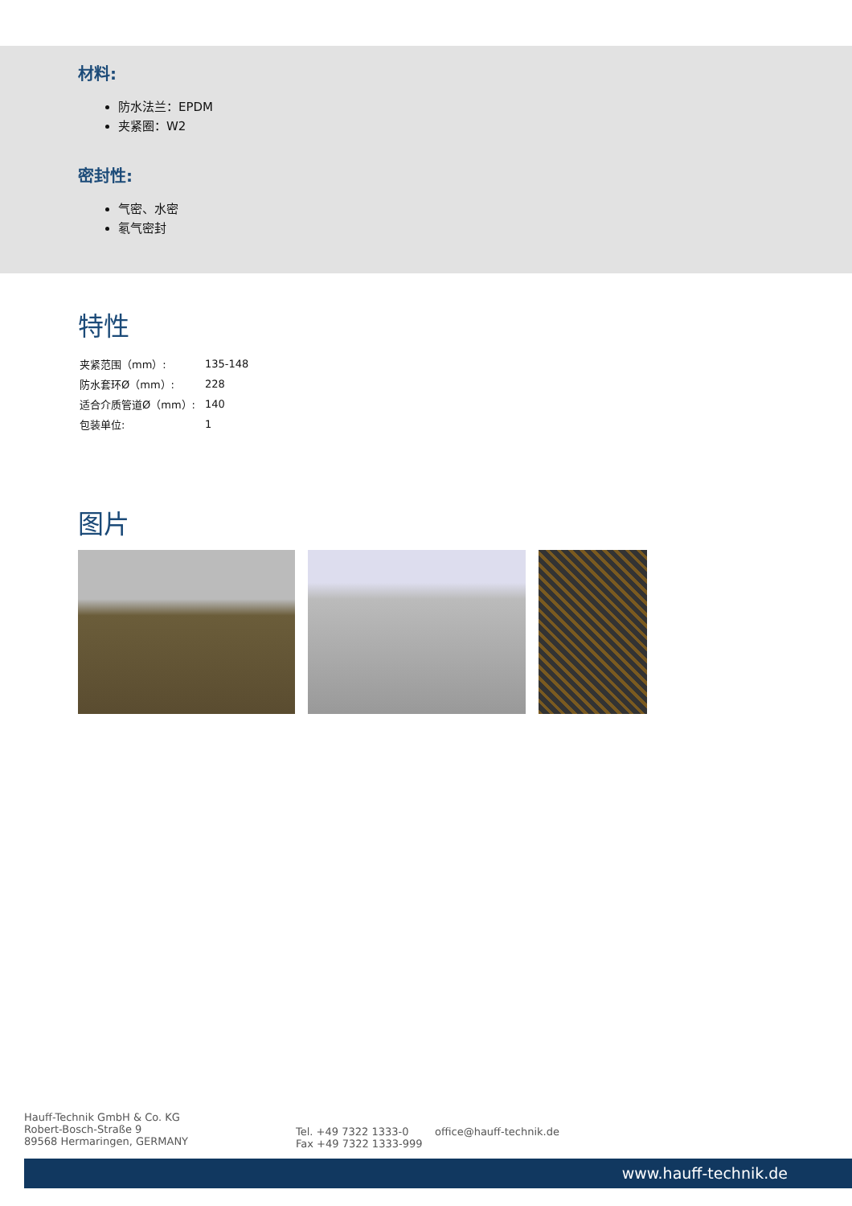材料:
防水法兰：EPDM
夹紧圈：W2
密封性:
气密、水密
氡气密封
特性
| 夹紧范围（mm）: | 135-148 |
| 防水套环Ø（mm）: | 228 |
| 适合介质管道Ø（mm）: | 140 |
| 包装单位: | 1 |
图片
Hauff-Technik GmbH & Co. KG
Robert-Bosch-Straße 9
89568 Hermaringen, GERMANY
Tel. +49 7322 1333-0
Fax +49 7322 1333-999
office@hauff-technik.de
www.hauff-technik.de